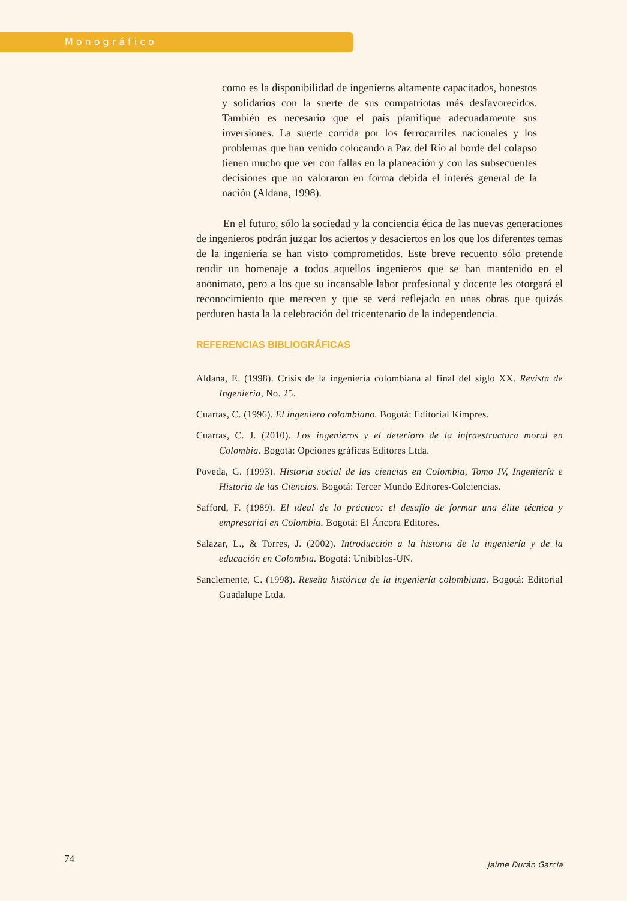Monográfico
como es la disponibilidad de ingenieros altamente capacitados, honestos y solidarios con la suerte de sus compatriotas más desfavorecidos. También es necesario que el país planifique adecuadamente sus inversiones. La suerte corrida por los ferrocarriles nacionales y los problemas que han venido colocando a Paz del Río al borde del colapso tienen mucho que ver con fallas en la planeación y con las subsecuentes decisiones que no valoraron en forma debida el interés general de la nación (Aldana, 1998).
En el futuro, sólo la sociedad y la conciencia ética de las nuevas generaciones de ingenieros podrán juzgar los aciertos y desaciertos en los que los diferentes temas de la ingeniería se han visto comprometidos. Este breve recuento sólo pretende rendir un homenaje a todos aquellos ingenieros que se han mantenido en el anonimato, pero a los que su incansable labor profesional y docente les otorgará el reconocimiento que merecen y que se verá reflejado en unas obras que quizás perduren hasta la la celebración del tricentenario de la independencia.
REFERENCIAS BIBLIOGRÁFICAS
Aldana, E. (1998). Crisis de la ingeniería colombiana al final del siglo XX. Revista de Ingeniería, No. 25.
Cuartas, C. (1996). El ingeniero colombiano. Bogotá: Editorial Kimpres.
Cuartas, C. J. (2010). Los ingenieros y el deterioro de la infraestructura moral en Colombia. Bogotá: Opciones gráficas Editores Ltda.
Poveda, G. (1993). Historia social de las ciencias en Colombia, Tomo IV, Ingeniería e Historia de las Ciencias. Bogotá: Tercer Mundo Editores-Colciencias.
Safford, F. (1989). El ideal de lo práctico: el desafío de formar una élite técnica y empresarial en Colombia. Bogotá: El Áncora Editores.
Salazar, L., & Torres, J. (2002). Introducción a la historia de la ingeniería y de la educación en Colombia. Bogotá: Unibiblos-UN.
Sanclemente, C. (1998). Reseña histórica de la ingeniería colombiana. Bogotá: Editorial Guadalupe Ltda.
74 Jaime Durán García